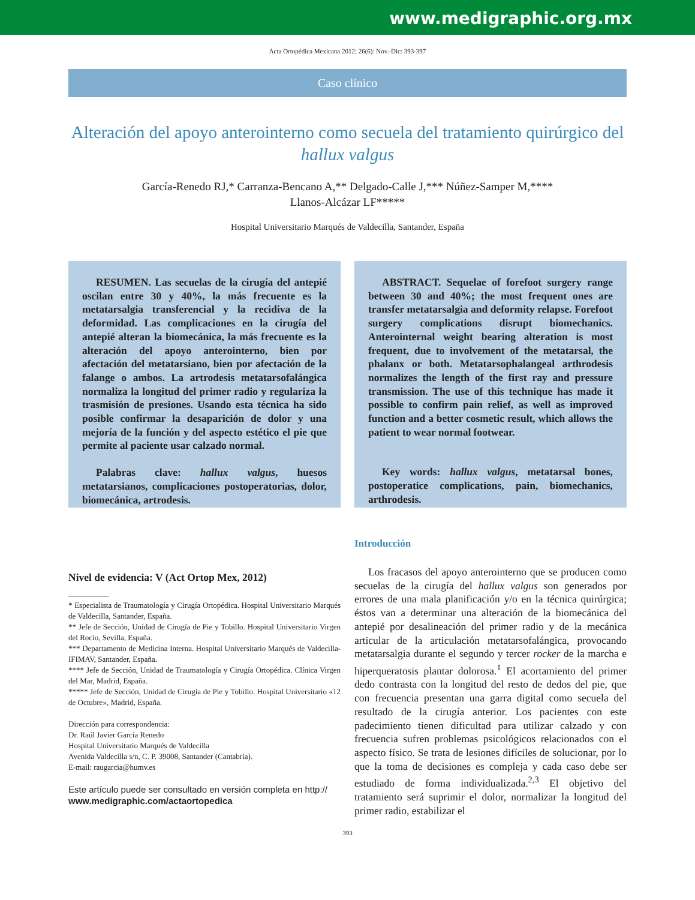www.medigraphic.org.mx
Acta Ortopédica Mexicana 2012; 26(6): Nov.-Dic: 393-397
Caso clínico
Alteración del apoyo anterointerno como secuela del tratamiento quirúrgico del hallux valgus
García-Renedo RJ,* Carranza-Bencano A,** Delgado-Calle J,*** Núñez-Samper M,****
Llanos-Alcázar LF*****
Hospital Universitario Marqués de Valdecilla, Santander, España
RESUMEN. Las secuelas de la cirugía del antepié oscilan entre 30 y 40%, la más frecuente es la metatarsalgia transferencial y la recidiva de la deformidad. Las complicaciones en la cirugía del antepié alteran la biomecánica, la más frecuente es la alteración del apoyo anterointerno, bien por afectación del metatarsiano, bien por afectación de la falange o ambos. La artrodesis metatarsofalángica normaliza la longitud del primer radio y regulariza la trasmisión de presiones. Usando esta técnica ha sido posible confirmar la desaparición de dolor y una mejoría de la función y del aspecto estético el pie que permite al paciente usar calzado normal.
Palabras clave: hallux valgus, huesos metatarsianos, complicaciones postoperatorias, dolor, biomecánica, artrodesis.
ABSTRACT. Sequelae of forefoot surgery range between 30 and 40%; the most frequent ones are transfer metatarsalgia and deformity relapse. Forefoot surgery complications disrupt biomechanics. Anterointernal weight bearing alteration is most frequent, due to involvement of the metatarsal, the phalanx or both. Metatarsophalangeal arthrodesis normalizes the length of the first ray and pressure transmission. The use of this technique has made it possible to confirm pain relief, as well as improved function and a better cosmetic result, which allows the patient to wear normal footwear.
Key words: hallux valgus, metatarsal bones, postoperatice complications, pain, biomechanics, arthrodesis.
Nivel de evidencia: V (Act Ortop Mex, 2012)
* Especialista de Traumatología y Cirugía Ortopédica. Hospital Universitario Marqués de Valdecilla, Santander, España.
** Jefe de Sección, Unidad de Cirugía de Pie y Tobillo. Hospital Universitario Virgen del Rocío, Sevilla, España.
*** Departamento de Medicina Interna. Hospital Universitario Marqués de Valdecilla-IFIMAV, Santander, España.
**** Jefe de Sección, Unidad de Traumatología y Cirugía Ortopédica. Clínica Virgen del Mar, Madrid, España.
***** Jefe de Sección, Unidad de Cirugía de Pie y Tobillo. Hospital Universitario «12 de Octubre», Madrid, España.
Dirección para correspondencia:
Dr. Raúl Javier García Renedo
Hospital Universitario Marqués de Valdecilla
Avenida Valdecilla s/n, C. P. 39008, Santander (Cantabria).
E-mail: raugarcia@humv.es
Este artículo puede ser consultado en versión completa en http://
www.medigraphic.com/actaortopedica
Introducción
Los fracasos del apoyo anterointerno que se producen como secuelas de la cirugía del hallux valgus son generados por errores de una mala planificación y/o en la técnica quirúrgica; éstos van a determinar una alteración de la biomecánica del antepié por desalineación del primer radio y de la mecánica articular de la articulación metatarsofalángica, provocando metatarsalgia durante el segundo y tercer rocker de la marcha e hiperqueratosis plantar dolorosa.<sup>1</sup> El acortamiento del primer dedo contrasta con la longitud del resto de dedos del pie, que con frecuencia presentan una garra digital como secuela del resultado de la cirugía anterior. Los pacientes con este padecimiento tienen dificultad para utilizar calzado y con frecuencia sufren problemas psicológicos relacionados con el aspecto físico. Se trata de lesiones difíciles de solucionar, por lo que la toma de decisiones es compleja y cada caso debe ser estudiado de forma individualizada.<sup>2,3</sup> El objetivo del tratamiento será suprimir el dolor, normalizar la longitud del primer radio, estabilizar el
393